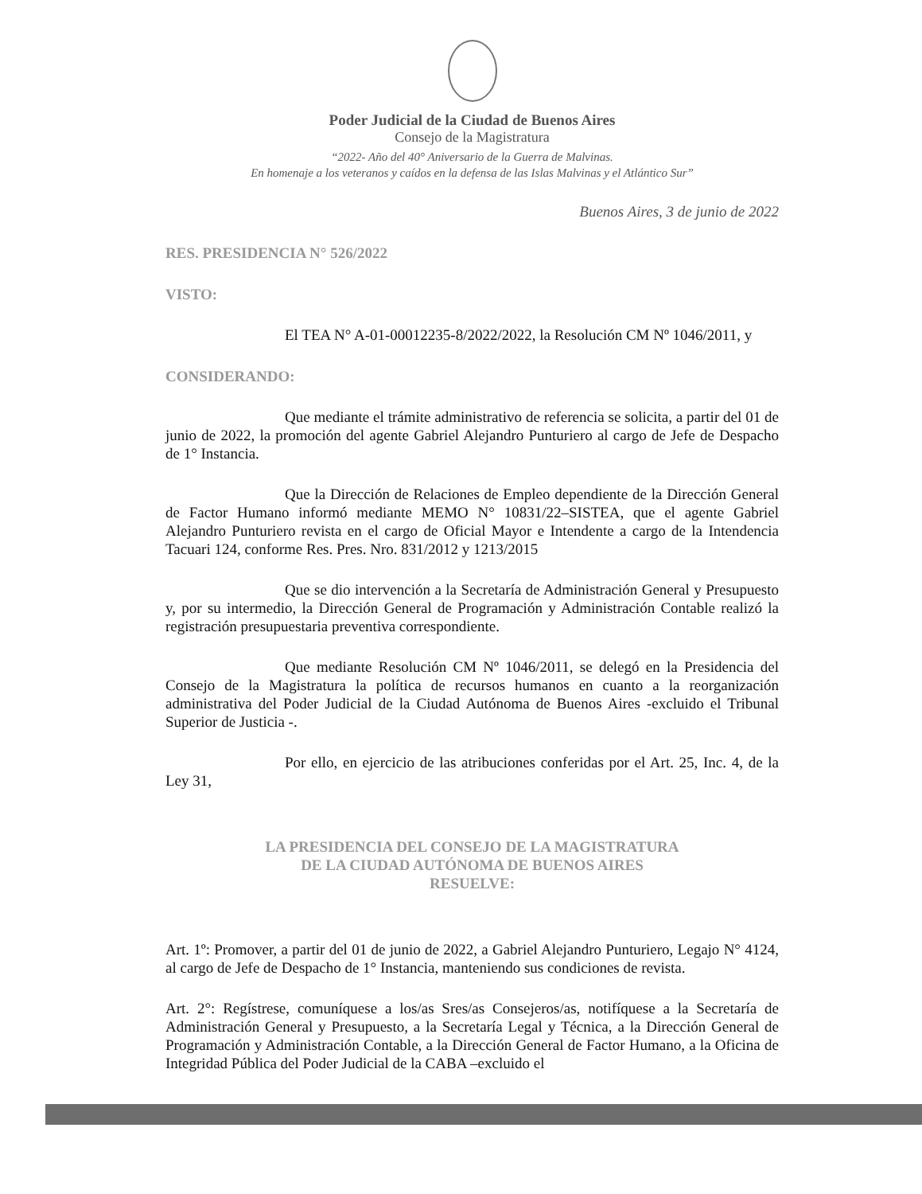Poder Judicial de la Ciudad de Buenos Aires
Consejo de la Magistratura
“2022- Año del 40° Aniversario de la Guerra de Malvinas.
En homenaje a los veteranos y caídos en la defensa de las Islas Malvinas y el Atlántico Sur”
Buenos Aires, 3 de junio de 2022
RES. PRESIDENCIA N° 526/2022
VISTO:
El TEA N° A-01-00012235-8/2022/2022, la Resolución CM Nº 1046/2011, y
CONSIDERANDO:
Que mediante el trámite administrativo de referencia se solicita, a partir del 01 de junio de 2022, la promoción del agente Gabriel Alejandro Punturiero al cargo de Jefe de Despacho de 1° Instancia.
Que la Dirección de Relaciones de Empleo dependiente de la Dirección General de Factor Humano informó mediante MEMO N° 10831/22–SISTEA, que el agente Gabriel Alejandro Punturiero revista en el cargo de Oficial Mayor e Intendente a cargo de la Intendencia Tacuari 124, conforme Res. Pres. Nro. 831/2012 y 1213/2015
Que se dio intervención a la Secretaría de Administración General y Presupuesto y, por su intermedio, la Dirección General de Programación y Administración Contable realizó la registración presupuestaria preventiva correspondiente.
Que mediante Resolución CM Nº 1046/2011, se delegó en la Presidencia del Consejo de la Magistratura la política de recursos humanos en cuanto a la reorganización administrativa del Poder Judicial de la Ciudad Autónoma de Buenos Aires -excluido el Tribunal Superior de Justicia -.
Por ello, en ejercicio de las atribuciones conferidas por el Art. 25, Inc. 4, de la Ley 31,
LA PRESIDENCIA DEL CONSEJO DE LA MAGISTRATURA
DE LA CIUDAD AUTÓNOMA DE BUENOS AIRES
RESUELVE:
Art. 1º: Promover, a partir del 01 de junio de 2022, a Gabriel Alejandro Punturiero, Legajo N° 4124, al cargo de Jefe de Despacho de 1° Instancia, manteniendo sus condiciones de revista.
Art. 2°: Regístrese, comuníquese a los/as Sres/as Consejeros/as, notifíquese a la Secretaría de Administración General y Presupuesto, a la Secretaría Legal y Técnica, a la Dirección General de Programación y Administración Contable, a la Dirección General de Factor Humano, a la Oficina de Integridad Pública del Poder Judicial de la CABA –excluido el